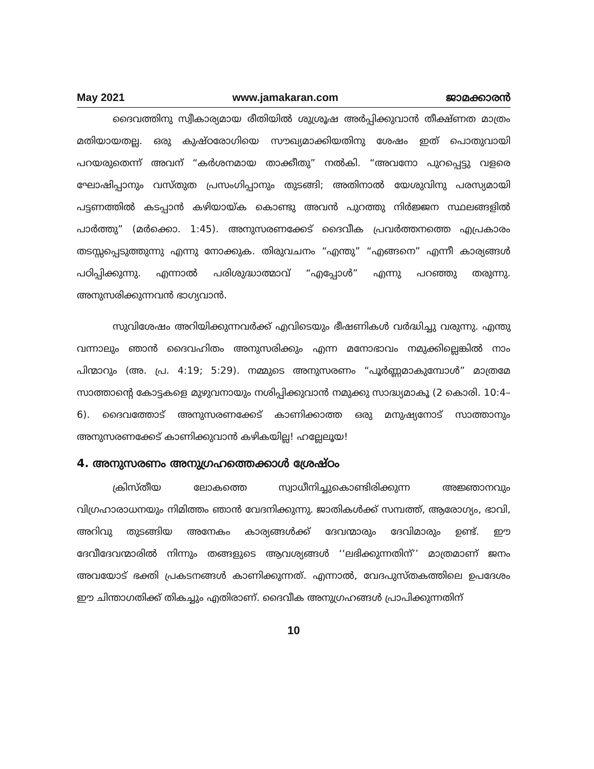May 2021 www.jamakaran.com ജാമക്കാരൻ
ദൈവത്തിനു സ്വീകാര്യമായ രീതിയിൽ ശുശ്രൂഷ അർപ്പിക്കുവാൻ തീക്ഷ്ണത മാത്രം മതിയായതല്ല. ഒരു കുഷ്ഠരോഗിയെ സൗഖ്യമാക്കിയതിനു ശേഷം ഇത് പൊതുവായി പറയരുതെന്ന് അവന് “കർശനമായ താക്കീതു” നൽകി. “അവനോ പുറപ്പെട്ടു വളരെ ഘോഷിപ്പാനും വസ്തുത പ്രസംഗിപ്പാനും തുടങ്ങി; അതിനാൽ യേശുവിനു പരസ്യമായി പട്ടണത്തിൽ കടപ്പാൻ കഴിയായ്ക കൊണ്ടു അവൻ പുറത്തു നിർജ്ജന സ്ഥലങ്ങളിൽ പാർത്തു” (മർക്കൊ. 1:45). അനുസരണക്കേട് ദൈവീക പ്രവർത്തനത്തെ എപ്രകാരം തടസ്സപ്പെടുത്തുന്നു എന്നു നോക്കുക. തിരുവചനം “എന്തു” “എങ്ങനെ” എന്നീ കാര്യങ്ങൾ പഠിപ്പിക്കുന്നു. എന്നാൽ പരിശുദ്ധാത്മാവ് “എപ്പോൾ” എന്നു പറഞ്ഞു തരുന്നു. അനുസരിക്കുന്നവൻ ഭാഗ്യവാൻ.
സുവിശേഷം അറിയിക്കുന്നവർക്ക് എവിടെയും ഭീഷണികൾ വർദ്ധിച്ചു വരുന്നു. എന്തു വന്നാലും ഞാൻ ദൈവഹിതം അനുസരിക്കും എന്ന മനോഭാവം നമുക്കില്ലെങ്കിൽ നാം പിന്മാറും (അ. പ്ര. 4:19; 5:29). നമ്മുടെ അനുസരണം “പൂർണ്ണമാകുമ്പോൾ” മാത്രമേ സാത്താന്റെ കോട്ടകളെ മുഴുവനായും നശിപ്പിക്കുവാൻ നമുക്കു സാദ്ധ്യമാകൂ (2 കൊരി. 10:4–6). ദൈവത്തോട് അനുസരണക്കേട് കാണിക്കാത്ത ഒരു മനുഷ്യനോട് സാത്താനും അനുസരണക്കേട് കാണിക്കുവാൻ കഴികയില്ല! ഹല്ലേലൂയ!
4. അനുസരണം അനുഗ്രഹത്തെക്കാൾ ശ്രേഷ്ഠം
ക്രിസ്തീയ ലോകത്തെ സ്വാധീനിച്ചുകൊണ്ടിരിക്കുന്ന അജ്ഞാനവും വിഗ്രഹാരാധനയും നിമിത്തം ഞാൻ വേദനിക്കുന്നു. ജാതികൾക്ക് സമ്പത്ത്, ആരോഗ്യം, ഭാവി, അറിവു തുടങ്ങിയ അനേകം കാര്യങ്ങൾക്ക് ദേവന്മാരും ദേവിമാരും ഉണ്ട്. ഈ ദേവീദേവന്മാരിൽ നിന്നും തങ്ങളുടെ ആവശ്യങ്ങൾ ‘‘ലഭിക്കുന്നതിന്’’ മാത്രമാണ് ജനം അവയോട് ഭക്തി പ്രകടനങ്ങൾ കാണിക്കുന്നത്. എന്നാൽ, വേദപുസ്തകത്തിലെ ഉപദേശം ഈ ചിന്താഗതിക്ക് തികച്ചും എതിരാണ്. ദൈവീക അനുഗ്രഹങ്ങൾ പ്രാപിക്കുന്നതിന്
10